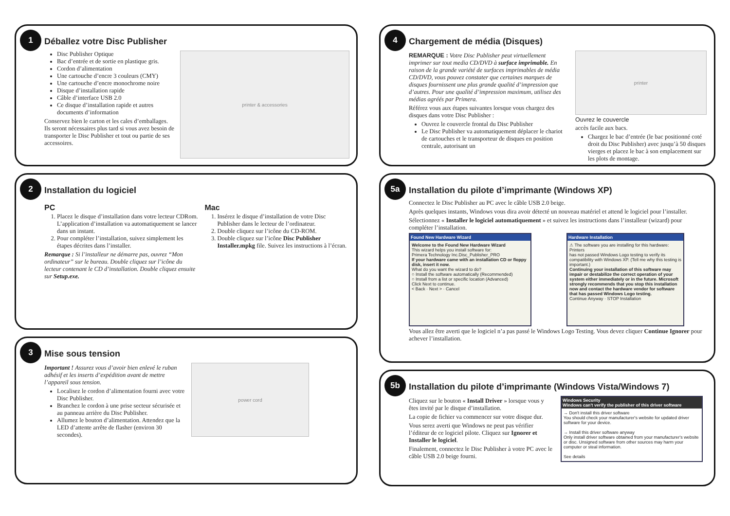1
Déballez votre Disc Publisher
Disc Publisher Optique
Bac d’entrée et de sortie en plastique gris.
Cordon d’alimentation
Une cartouche d’encre 3 couleurs (CMY)
Une cartouche d’encre monochrome noire
Disque d’installation rapide
Câble d’interface USB 2.0
Ce disque d’installation rapide et autres documents d’information
Conservez bien le carton et les cales d’emballages. Ils seront nécessaires plus tard si vous avez besoin de transporter le Disc Publisher et tout ou partie de ses accessoires.
printer & accessories
2
Installation du logiciel
PC
1. Placez le disque d’installation dans votre lecteur CDRom. L’application d’installation va automatiquement se lancer dans un instant.
2. Pour compléter l’installation, suivez simplement les étapes décrites dans l’installer.
Remarque : Si l’installeur ne démarre pas, ouvrez “Mon ordinateur” sur le bureau. Double cliquez sur l’icône du lecteur contenant le CD d’installation. Double cliquez ensuite sur Setup.exe.
Mac
1. Insérez le disque d’installation de votre Disc Publisher dans le lecteur de l’ordinateur.
2. Double cliquez sur l’icône du CD-ROM.
3. Double cliquez sur l’icône Disc Publisher Installer.mpkg file. Suivez les instructions à l’écran.
3
Mise sous tension
Important ! Assurez vous d’avoir bien enlevé le ruban adhésif et les inserts d’expédition avant de mettre l’appareil sous tension.
Localisez le cordon d’alimentation fourni avec votre Disc Publisher.
Branchez le cordon à une prise secteur sécurisée et au panneau arrière du Disc Publisher.
Allumez le bouton d’alimentation. Attendez que la LED d’attente arrête de flasher (environ 30 secondes).
power cord
4
Chargement de média (Disques)
REMARQUE : Votre Disc Publisher peut virtuellement imprimer sur tout media CD/DVD à surface imprimable. En raison de la grande variété de surfaces imprimables de média CD/DVD, vous pouvez constater que certaines marques de disques fournissent une plus grande qualité d’impression que d’autres. Pour une qualité d’impression maximum, utilisez des médias agréés par Primera.
Référez vous aux étapes suivantes lorsque vous chargez des disques dans votre Disc Publisher :
Ouvrez le couvercle frontal du Disc Publisher
Le Disc Publisher va automatiquement déplacer le chariot de cartouches et le transporteur de disques en position centrale, autorisant un
printer
Ouvrez le couvercle
accès facile aux bacs.
Chargez le bac d’entrée (le bac positionné coté droit du Disc Publisher) avec jusqu’à 50 disques vierges et placez le bac à son emplacement sur les plots de montage.
5a
Installation du pilote d’imprimante (Windows XP)
Connectez le Disc Publisher au PC avec le câble USB 2.0 beige.
Après quelques instants, Windows vous dira avoir détecté un nouveau matériel et attend le logiciel pour l’installer.
Sélectionnez « Installer le logiciel automatiquement » et suivez les instructions dans l’installeur (wizard) pour compléter l’installation.
Found New Hardware Wizard
Welcome to the Found New Hardware Wizard
This wizard helps you install software for:
Primera Technology Inc.Disc_Publisher_PRO
If your hardware came with an installation CD or floppy disk, insert it now.
What do you want the wizard to do?
○ Install the software automatically (Recommended)
○ Install from a list or specific location (Advanced)
Click Next to continue.
< Back · Next > · Cancel
Hardware Installation
⚠ The software you are installing for this hardware:
Printers
has not passed Windows Logo testing to verify its compatibility with Windows XP. (Tell me why this testing is important.)
Continuing your installation of this software may impair or destabilize the correct operation of your system either immediately or in the future. Microsoft strongly recommends that you stop this installation now and contact the hardware vendor for software that has passed Windows Logo testing.
Continue Anyway · STOP Installation
Vous allez être averti que le logiciel n’a pas passé le Windows Logo Testing. Vous devez cliquer Continue Ignorer pour achever l’installation.
5b
Installation du pilote d’imprimante (Windows Vista/Windows 7)
Cliquez sur le bouton « Install Driver » lorsque vous y êtes invité par le disque d’installation.
La copie de fichier va commencer sur votre disque dur.
Vous serez averti que Windows ne peut pas vérifier l’éditeur de ce logiciel pilote. Cliquez sur Ignorer et Installer le logiciel.
Finalement, connectez le Disc Publisher à votre PC avec le câble USB 2.0 beige fourni.
Windows Security
Windows can't verify the publisher of this driver software
→ Don't install this driver software
You should check your manufacturer's website for updated driver software for your device.
→ Install this driver software anyway
Only install driver software obtained from your manufacturer's website or disc. Unsigned software from other sources may harm your computer or steal information.
See details